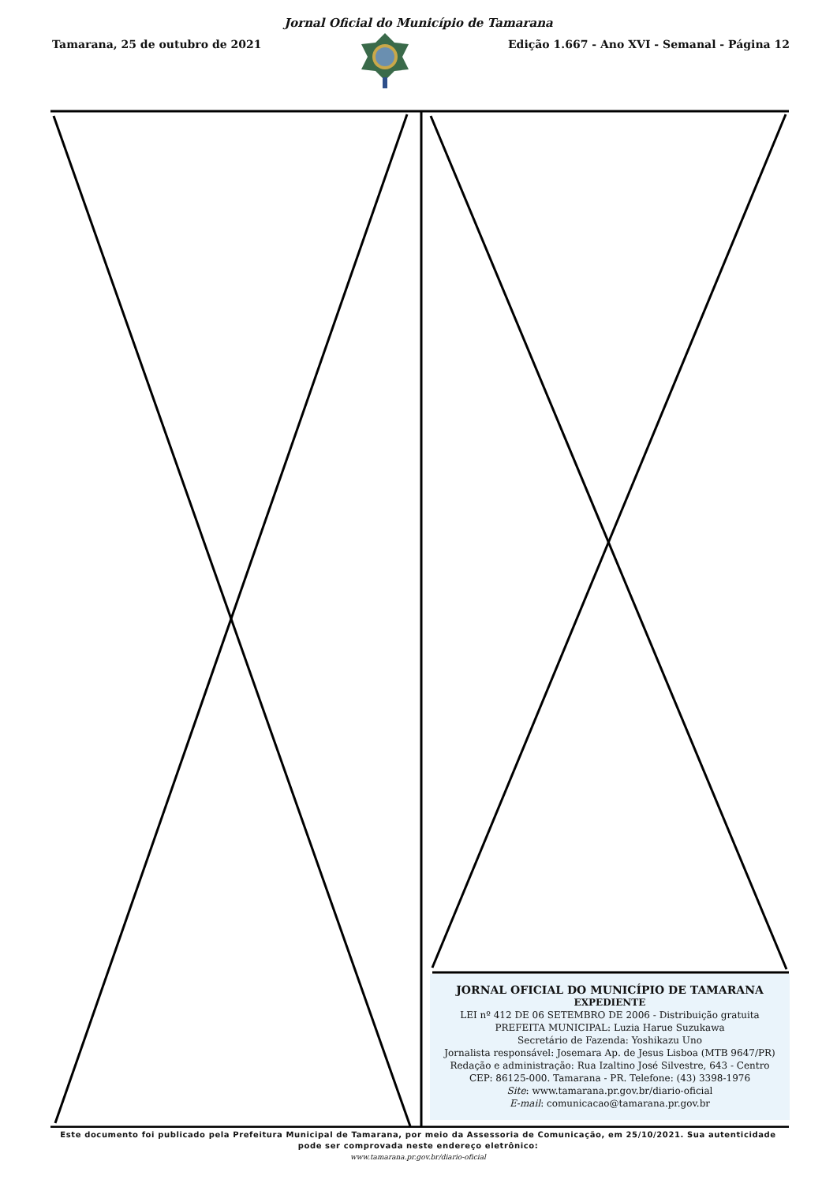Jornal Oficial do Município de Tamarana
Tamarana, 25 de outubro de 2021
Edição 1.667 - Ano XVI - Semanal - Página 12
JORNAL OFICIAL DO MUNICÍPIO DE TAMARANA
EXPEDIENTE
LEI nº 412 DE 06 SETEMBRO DE 2006 - Distribuição gratuita
PREFEITA MUNICIPAL: Luzia Harue Suzukawa
Secretário de Fazenda: Yoshikazu Uno
Jornalista responsável: Josemara Ap. de Jesus Lisboa (MTB 9647/PR)
Redação e administração: Rua Izaltino José Silvestre, 643 - Centro
CEP: 86125-000. Tamarana - PR. Telefone: (43) 3398-1976
Site: www.tamarana.pr.gov.br/diario-oficial
E-mail: comunicacao@tamarana.pr.gov.br
Este documento foi publicado pela Prefeitura Municipal de Tamarana, por meio da Assessoria de Comunicação, em 25/10/2021. Sua autenticidade pode ser comprovada neste endereço eletrônico:
www.tamarana.pr.gov.br/diario-oficial